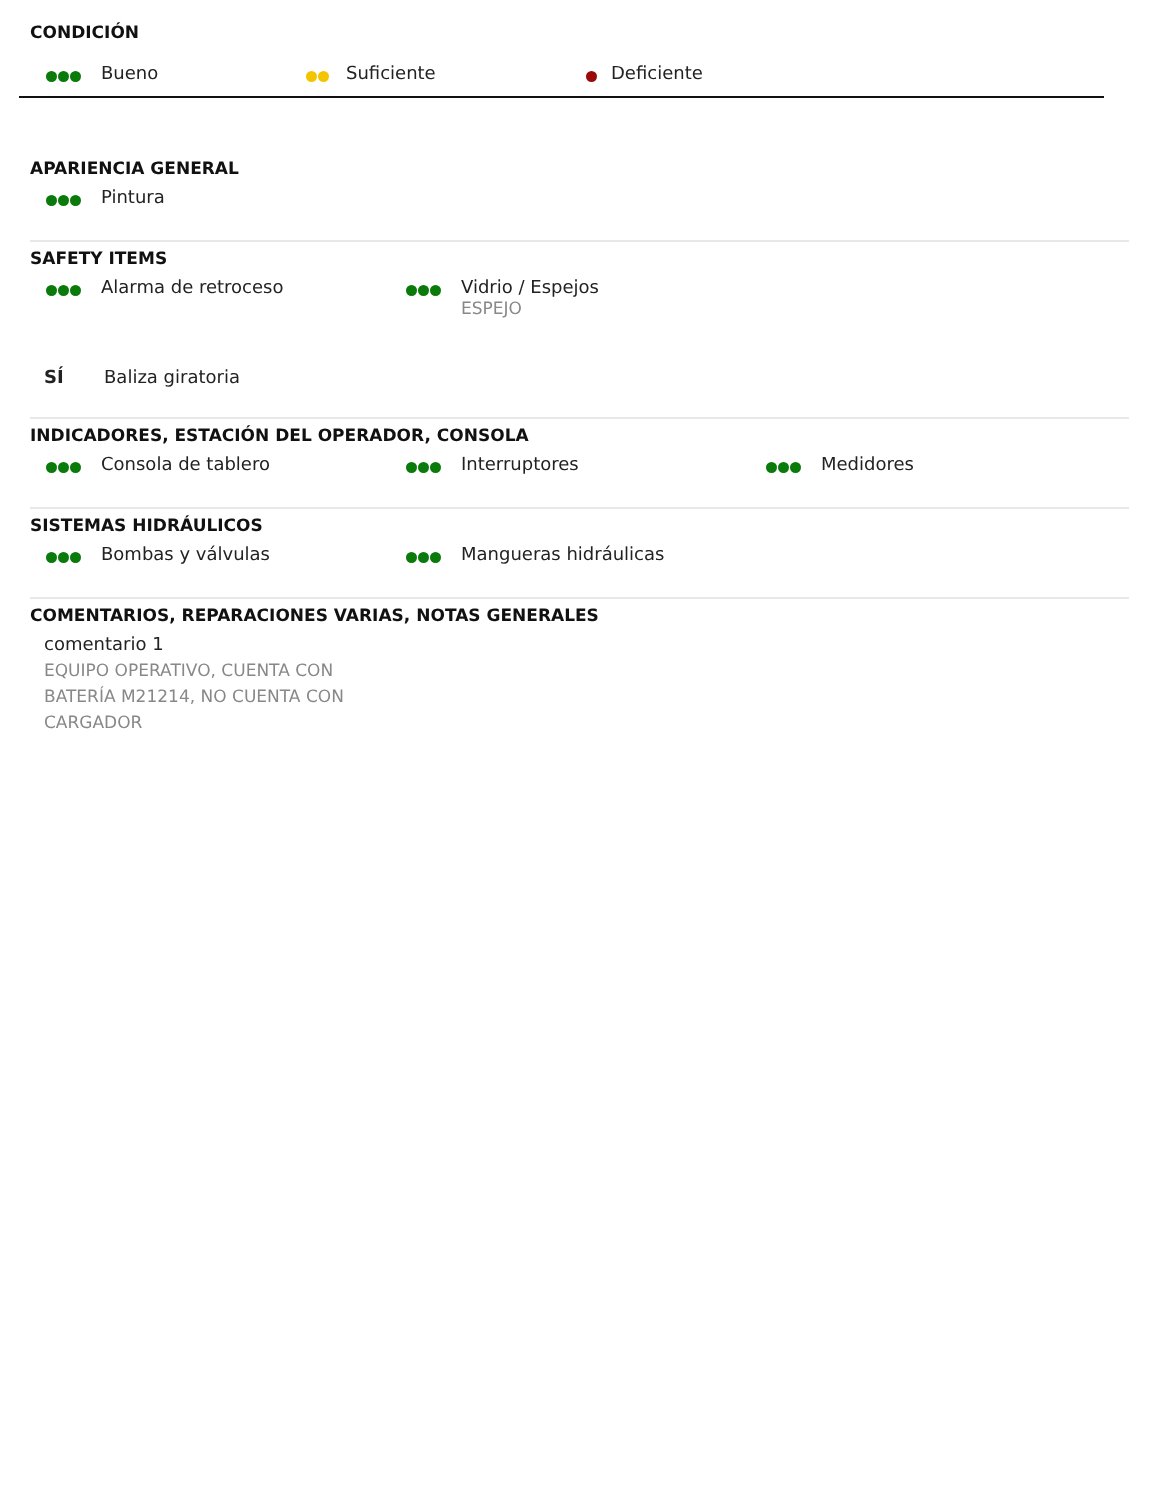CONDICIÓN
Bueno Suficiente Deficiente
APARIENCIA GENERAL
Pintura
SAFETY ITEMS
Alarma de retroceso Vidrio / Espejos
ESPEJO
SÍ Baliza giratoria
INDICADORES, ESTACIÓN DEL OPERADOR, CONSOLA
Consola de tablero Interruptores Medidores
SISTEMAS HIDRÁULICOS
Bombas y válvulas Mangueras hidráulicas
COMENTARIOS, REPARACIONES VARIAS, NOTAS GENERALES
comentario 1
EQUIPO OPERATIVO, CUENTA CON
BATERÍA M21214, NO CUENTA CON
CARGADOR